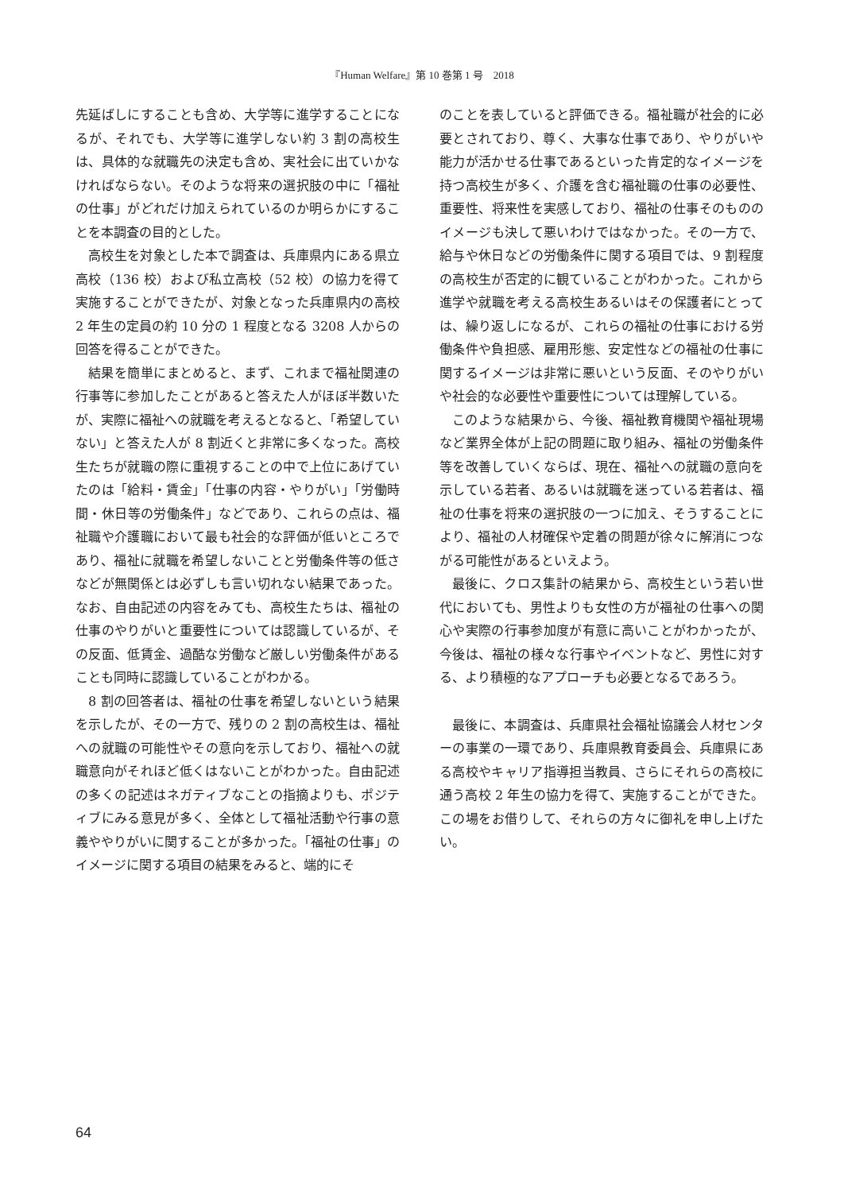『Human Welfare』第 10 巻第 1 号　2018
先延ばしにすることも含め、大学等に進学することになるが、それでも、大学等に進学しない約 3 割の高校生は、具体的な就職先の決定も含め、実社会に出ていかなければならない。そのような将来の選択肢の中に「福祉の仕事」がどれだけ加えられているのか明らかにすることを本調査の目的とした。
高校生を対象とした本で調査は、兵庫県内にある県立高校（136 校）および私立高校（52 校）の協力を得て実施することができたが、対象となった兵庫県内の高校 2 年生の定員の約 10 分の 1 程度となる 3208 人からの回答を得ることができた。
結果を簡単にまとめると、まず、これまで福祉関連の行事等に参加したことがあると答えた人がほぼ半数いたが、実際に福祉への就職を考えるとなると、「希望していない」と答えた人が 8 割近くと非常に多くなった。高校生たちが就職の際に重視することの中で上位にあげていたのは「給料・賃金」「仕事の内容・やりがい」「労働時間・休日等の労働条件」などであり、これらの点は、福祉職や介護職において最も社会的な評価が低いところであり、福祉に就職を希望しないことと労働条件等の低さなどが無関係とは必ずしも言い切れない結果であった。なお、自由記述の内容をみても、高校生たちは、福祉の仕事のやりがいと重要性については認識しているが、その反面、低賃金、過酷な労働など厳しい労働条件があることも同時に認識していることがわかる。
8 割の回答者は、福祉の仕事を希望しないという結果を示したが、その一方で、残りの 2 割の高校生は、福祉への就職の可能性やその意向を示しており、福祉への就職意向がそれほど低くはないことがわかった。自由記述の多くの記述はネガティブなことの指摘よりも、ポジティブにみる意見が多く、全体として福祉活動や行事の意義ややりがいに関することが多かった。「福祉の仕事」のイメージに関する項目の結果をみると、端的にそ
のことを表していると評価できる。福祉職が社会的に必要とされており、尊く、大事な仕事であり、やりがいや能力が活かせる仕事であるといった肯定的なイメージを持つ高校生が多く、介護を含む福祉職の仕事の必要性、重要性、将来性を実感しており、福祉の仕事そのもののイメージも決して悪いわけではなかった。その一方で、給与や休日などの労働条件に関する項目では、9 割程度の高校生が否定的に観ていることがわかった。これから進学や就職を考える高校生あるいはその保護者にとっては、繰り返しになるが、これらの福祉の仕事における労働条件や負担感、雇用形態、安定性などの福祉の仕事に関するイメージは非常に悪いという反面、そのやりがいや社会的な必要性や重要性については理解している。
このような結果から、今後、福祉教育機関や福祉現場など業界全体が上記の問題に取り組み、福祉の労働条件等を改善していくならば、現在、福祉への就職の意向を示している若者、あるいは就職を迷っている若者は、福祉の仕事を将来の選択肢の一つに加え、そうすることにより、福祉の人材確保や定着の問題が徐々に解消につながる可能性があるといえよう。
最後に、クロス集計の結果から、高校生という若い世代においても、男性よりも女性の方が福祉の仕事への関心や実際の行事参加度が有意に高いことがわかったが、今後は、福祉の様々な行事やイベントなど、男性に対する、より積極的なアプローチも必要となるであろう。
最後に、本調査は、兵庫県社会福祉協議会人材センターの事業の一環であり、兵庫県教育委員会、兵庫県にある高校やキャリア指導担当教員、さらにそれらの高校に通う高校 2 年生の協力を得て、実施することができた。この場をお借りして、それらの方々に御礼を申し上げたい。
64